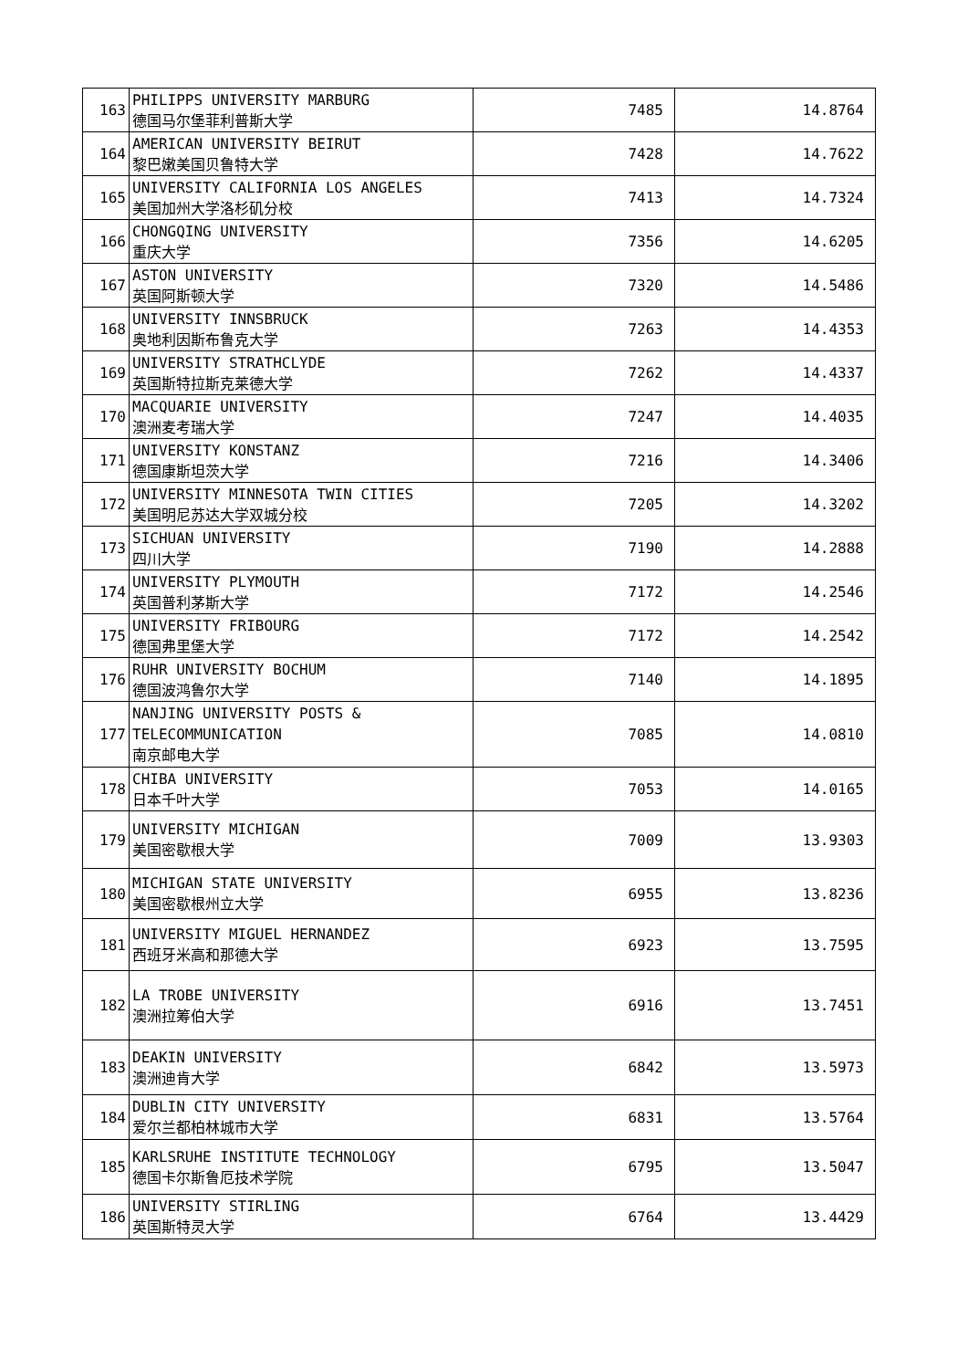| 163 | PHILIPPS UNIVERSITY MARBURG 德国马尔堡菲利普斯大学 | 7485 | 14.8764 |
| 164 | AMERICAN UNIVERSITY BEIRUT 黎巴嫩美国贝鲁特大学 | 7428 | 14.7622 |
| 165 | UNIVERSITY CALIFORNIA LOS ANGELES 美国加州大学洛杉矶分校 | 7413 | 14.7324 |
| 166 | CHONGQING UNIVERSITY 重庆大学 | 7356 | 14.6205 |
| 167 | ASTON UNIVERSITY 英国阿斯顿大学 | 7320 | 14.5486 |
| 168 | UNIVERSITY INNSBRUCK 奥地利因斯布鲁克大学 | 7263 | 14.4353 |
| 169 | UNIVERSITY STRATHCLYDE 英国斯特拉斯克莱德大学 | 7262 | 14.4337 |
| 170 | MACQUARIE UNIVERSITY 澳洲麦考瑞大学 | 7247 | 14.4035 |
| 171 | UNIVERSITY KONSTANZ 德国康斯坦茨大学 | 7216 | 14.3406 |
| 172 | UNIVERSITY MINNESOTA TWIN CITIES 美国明尼苏达大学双城分校 | 7205 | 14.3202 |
| 173 | SICHUAN UNIVERSITY 四川大学 | 7190 | 14.2888 |
| 174 | UNIVERSITY PLYMOUTH 英国普利茅斯大学 | 7172 | 14.2546 |
| 175 | UNIVERSITY FRIBOURG 德国弗里堡大学 | 7172 | 14.2542 |
| 176 | RUHR UNIVERSITY BOCHUM 德国波鸿鲁尔大学 | 7140 | 14.1895 |
| 177 | NANJING UNIVERSITY POSTS & TELECOMMUNICATION 南京邮电大学 | 7085 | 14.0810 |
| 178 | CHIBA UNIVERSITY 日本千叶大学 | 7053 | 14.0165 |
| 179 | UNIVERSITY MICHIGAN 美国密歇根大学 | 7009 | 13.9303 |
| 180 | MICHIGAN STATE UNIVERSITY 美国密歇根州立大学 | 6955 | 13.8236 |
| 181 | UNIVERSITY MIGUEL HERNANDEZ 西班牙米高和那德大学 | 6923 | 13.7595 |
| 182 | LA TROBE UNIVERSITY 澳洲拉筹伯大学 | 6916 | 13.7451 |
| 183 | DEAKIN UNIVERSITY 澳洲迪肯大学 | 6842 | 13.5973 |
| 184 | DUBLIN CITY UNIVERSITY 爱尔兰都柏林城市大学 | 6831 | 13.5764 |
| 185 | KARLSRUHE INSTITUTE TECHNOLOGY 德国卡尔斯鲁厄技术学院 | 6795 | 13.5047 |
| 186 | UNIVERSITY STIRLING 英国斯特灵大学 | 6764 | 13.4429 |